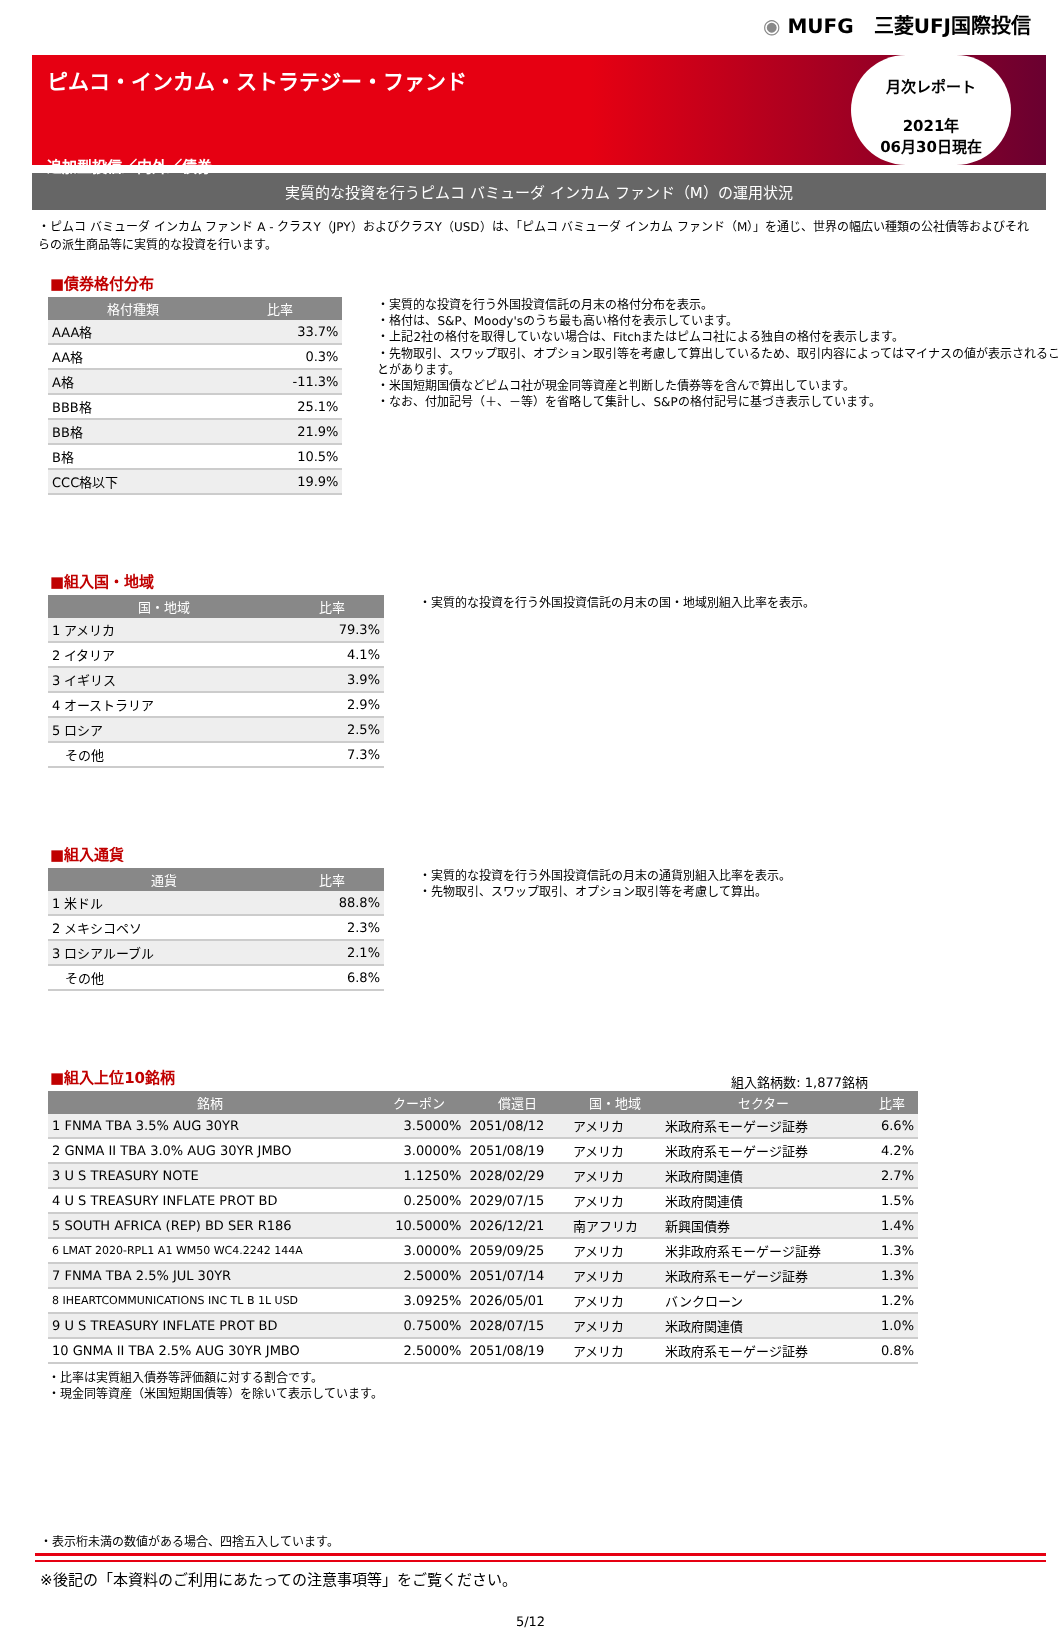◉ MUFG　三菱UFJ国際投信
ピムコ・インカム・ストラテジー・ファンド
追加型投信／内外／債券
月次レポート
2021年
06月30日現在
実質的な投資を行うピムコ バミューダ インカム ファンド（M）の運用状況
・ピムコ バミューダ インカム ファンド A - クラスY（JPY）およびクラスY（USD）は、「ピムコ バミューダ インカム ファンド（M）」を通じ、世界の幅広い種類の公社債等およびそれらの派生商品等に実質的な投資を行います。
■債券格付分布
| 格付種類 | 比率 |
| --- | --- |
| AAA格 | 33.7% |
| AA格 | 0.3% |
| A格 | -11.3% |
| BBB格 | 25.1% |
| BB格 | 21.9% |
| B格 | 10.5% |
| CCC格以下 | 19.9% |
・実質的な投資を行う外国投資信託の月末の格付分布を表示。
・格付は、S&P、Moody'sのうち最も高い格付を表示しています。
・上記2社の格付を取得していない場合は、Fitchまたはピムコ社による独自の格付を表示します。
・先物取引、スワップ取引、オプション取引等を考慮して算出しているため、取引内容によってはマイナスの値が表示されることがあります。
・米国短期国債などピムコ社が現金同等資産と判断した債券等を含んで算出しています。
・なお、付加記号（＋、－等）を省略して集計し、S&Pの格付記号に基づき表示しています。
■組入国・地域
| 国・地域 | 比率 |
| --- | --- |
| 1 アメリカ | 79.3% |
| 2 イタリア | 4.1% |
| 3 イギリス | 3.9% |
| 4 オーストラリア | 2.9% |
| 5 ロシア | 2.5% |
| その他 | 7.3% |
・実質的な投資を行う外国投資信託の月末の国・地域別組入比率を表示。
■組入通貨
| 通貨 | 比率 |
| --- | --- |
| 1 米ドル | 88.8% |
| 2 メキシコペソ | 2.3% |
| 3 ロシアルーブル | 2.1% |
| その他 | 6.8% |
・実質的な投資を行う外国投資信託の月末の通貨別組入比率を表示。
・先物取引、スワップ取引、オプション取引等を考慮して算出。
■組入上位10銘柄
組入銘柄数: 1,877銘柄
| 銘柄 | クーポン | 償還日 | 国・地域 | セクター | 比率 |
| --- | --- | --- | --- | --- | --- |
| 1 FNMA TBA 3.5% AUG 30YR | 3.5000% | 2051/08/12 | アメリカ | 米政府系モーゲージ証券 | 6.6% |
| 2 GNMA II TBA 3.0% AUG 30YR JMBO | 3.0000% | 2051/08/19 | アメリカ | 米政府系モーゲージ証券 | 4.2% |
| 3 U S TREASURY NOTE | 1.1250% | 2028/02/29 | アメリカ | 米政府関連債 | 2.7% |
| 4 U S TREASURY INFLATE PROT BD | 0.2500% | 2029/07/15 | アメリカ | 米政府関連債 | 1.5% |
| 5 SOUTH AFRICA (REP) BD SER R186 | 10.5000% | 2026/12/21 | 南アフリカ | 新興国債券 | 1.4% |
| 6 LMAT 2020-RPL1 A1 WM50 WC4.2242 144A | 3.0000% | 2059/09/25 | アメリカ | 米非政府系モーゲージ証券 | 1.3% |
| 7 FNMA TBA 2.5% JUL 30YR | 2.5000% | 2051/07/14 | アメリカ | 米政府系モーゲージ証券 | 1.3% |
| 8 IHEARTCOMMUNICATIONS INC TL B 1L USD | 3.0925% | 2026/05/01 | アメリカ | バンクローン | 1.2% |
| 9 U S TREASURY INFLATE PROT BD | 0.7500% | 2028/07/15 | アメリカ | 米政府関連債 | 1.0% |
| 10 GNMA II TBA 2.5% AUG 30YR JMBO | 2.5000% | 2051/08/19 | アメリカ | 米政府系モーゲージ証券 | 0.8% |
・比率は実質組入債券等評価額に対する割合です。
・現金同等資産（米国短期国債等）を除いて表示しています。
・表示桁未満の数値がある場合、四捨五入しています。
※後記の「本資料のご利用にあたっての注意事項等」をご覧ください。
5/12